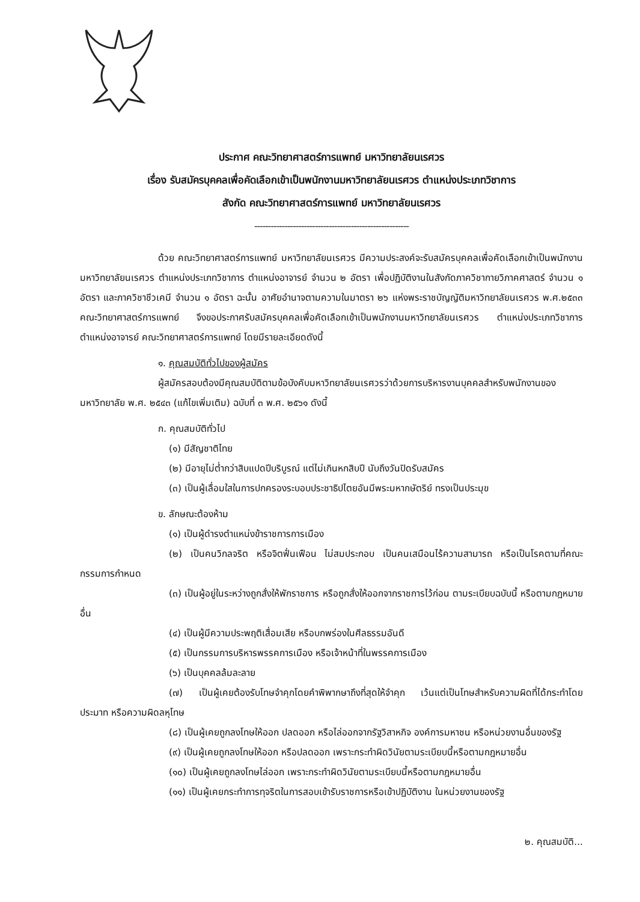ประกาศ คณะวิทยาศาสตร์การแพทย์ มหาวิทยาลัยนเรศวร
เรื่อง รับสมัครบุคคลเพื่อคัดเลือกเข้าเป็นพนักงานมหาวิทยาลัยนเรศวร ตำแหน่งประเภทวิชาการ
สังกัด คณะวิทยาศาสตร์การแพทย์ มหาวิทยาลัยนเรศวร
--------------------------------------------------------
ด้วย คณะวิทยาศาสตร์การแพทย์ มหาวิทยาลัยนเรศวร มีความประสงค์จะรับสมัครบุคคลเพื่อคัดเลือกเข้าเป็นพนักงานมหาวิทยาลัยนเรศวร ตำแหน่งประเภทวิชาการ ตำแหน่งอาจารย์ จำนวน ๒ อัตรา เพื่อปฏิบัติงานในสังกัดภาควิชากายวิภาคศาสตร์ จำนวน ๑ อัตรา และภาควิชาชีวเคมี จำนวน ๑ อัตรา ฉะนั้น อาศัยอำนาจตามความในมาตรา ๒๖ แห่งพระราชบัญญัติมหาวิทยาลัยนเรศวร พ.ศ.๒๕๓๓ คณะวิทยาศาสตร์การแพทย์ จึงขอประกาศรับสมัครบุคคลเพื่อคัดเลือกเข้าเป็นพนักงานมหาวิทยาลัยนเรศวร ตำแหน่งประเภทวิชาการ ตำแหน่งอาจารย์ คณะวิทยาศาสตร์การแพทย์ โดยมีรายละเอียดดังนี้
๑. คุณสมบัติทั่วไปของผู้สมัคร
ผู้สมัครสอบต้องมีคุณสมบัติตามข้อบังคับมหาวิทยาลัยนเรศวรว่าด้วยการบริหารงานบุคคลสำหรับพนักงานของมหาวิทยาลัย พ.ศ. ๒๕๔๓ (แก้ไขเพิ่มเติม) ฉบับที่ ๓ พ.ศ. ๒๕๖๑ ดังนี้
ก. คุณสมบัติทั่วไป
(๑) มีสัญชาติไทย
(๒) มีอายุไม่ต่ำกว่าสิบแปดปีบริบูรณ์ แต่ไม่เกินหกสิบปี นับถึงวันปิดรับสมัคร
(๓) เป็นผู้เลื่อมใสในการปกครองระบอบประชาธิปไตยอันมีพระมหากษัตริย์ ทรงเป็นประมุข
ข. ลักษณะต้องห้าม
(๑) เป็นผู้ดำรงตำแหน่งข้าราชการการเมือง
(๒) เป็นคนวิกลจริต หรือจิตฟั่นเฟือน ไม่สมประกอบ เป็นคนเสมือนไร้ความสามารถ หรือเป็นโรคตามที่คณะกรรมการกำหนด
(๓) เป็นผู้อยู่ในระหว่างถูกสั่งให้พักราชการ หรือถูกสั่งให้ออกจากราชการไว้ก่อน ตามระเบียบฉบับนี้ หรือตามกฎหมายอื่น
(๔) เป็นผู้มีความประพฤติเสื่อมเสีย หรือบกพร่องในศีลธรรมอันดี
(๕) เป็นกรรมการบริหารพรรคการเมือง หรือเจ้าหน้าที่ในพรรคการเมือง
(๖) เป็นบุคคลล้มละลาย
(๗) เป็นผู้เคยต้องรับโทษจำคุกโดยคำพิพากษาถึงที่สุดให้จำคุก เว้นแต่เป็นโทษสำหรับความผิดที่ได้กระทำโดยประมาท หรือความผิดลหุโทษ
(๘) เป็นผู้เคยถูกลงโทษให้ออก ปลดออก หรือไล่ออกจากรัฐวิสาหกิจ องค์การมหาชน หรือหน่วยงานอื่นของรัฐ
(๙) เป็นผู้เคยถูกลงโทษให้ออก หรือปลดออก เพราะกระทำผิดวินัยตามระเบียบนี้หรือตามกฎหมายอื่น
(๑๐) เป็นผู้เคยถูกลงโทษไล่ออก เพราะกระทำผิดวินัยตามระเบียบนี้หรือตามกฎหมายอื่น
(๑๑) เป็นผู้เคยกระทำการทุจริตในการสอบเข้ารับราชการหรือเข้าปฏิบัติงาน ในหน่วยงานของรัฐ
๒. คุณสมบัติ...